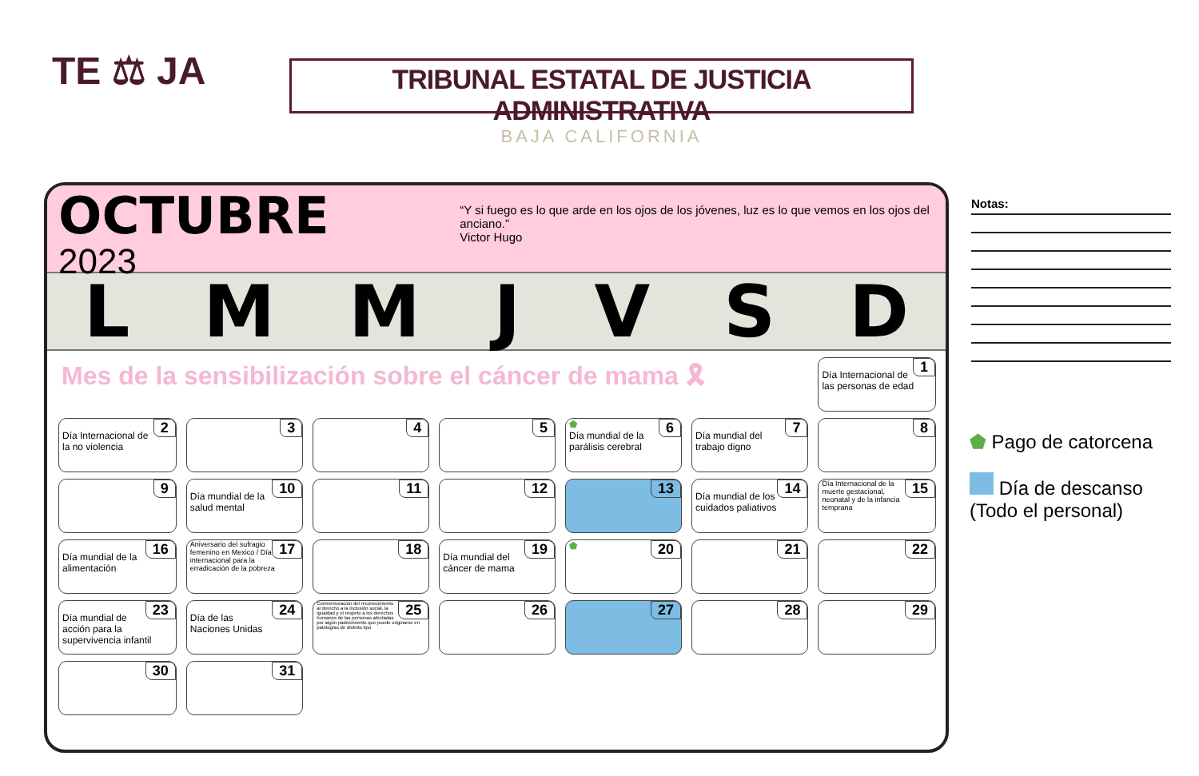TE ⚖ JA
TRIBUNAL ESTATAL DE JUSTICIA ADMINISTRATIVA
BAJA CALIFORNIA
OCTUBRE
2023
“Y si fuego es lo que arde en los ojos de los jóvenes, luz es lo que vemos en los ojos del anciano.”
Victor Hugo
LMMJVSD
| Mes de la sensibilización sobre el cáncer de mama 🎗 | | | | | | 1 Día Internacional de las personas de edad |
| 2 Día Internacional de la no violencia | 3 | 4 | 5 | 6 ⬟ Día mundial de la parálisis cerebral | 7 Día mundial del trabajo digno | 8 |
| 9 | 10 Día mundial de la salud mental | 11 | 12 | 13 | 14 Día mundial de los cuidados paliativos | 15 Día Internacional de la muerte gestacional, neonatal y de la infancia temprana |
| 16 Día mundial de la alimentación | 17 Aniversario del sufragio femenino en Mexico / Día internacional para la erradicación de la pobreza | 18 | 19 Día mundial del cáncer de mama | 20 ⬟ | 21 | 22 |
| 23 Día mundial de acción para la supervivencia infantil | 24 Día de las Naciones Unidas | 25 Conmemoración del reconocimiento al derecho a la inclusión social, la igualdad y el respeto a los derechos humanos de las personas afectadas por algún padecimiento que puede originarse en patologías de distinto tipo | 26 | 27 | 28 | 29 |
| 30 | 31 | | | | | |
Notas:
⬟ Pago de catorcena
Día de descanso
(Todo el personal)